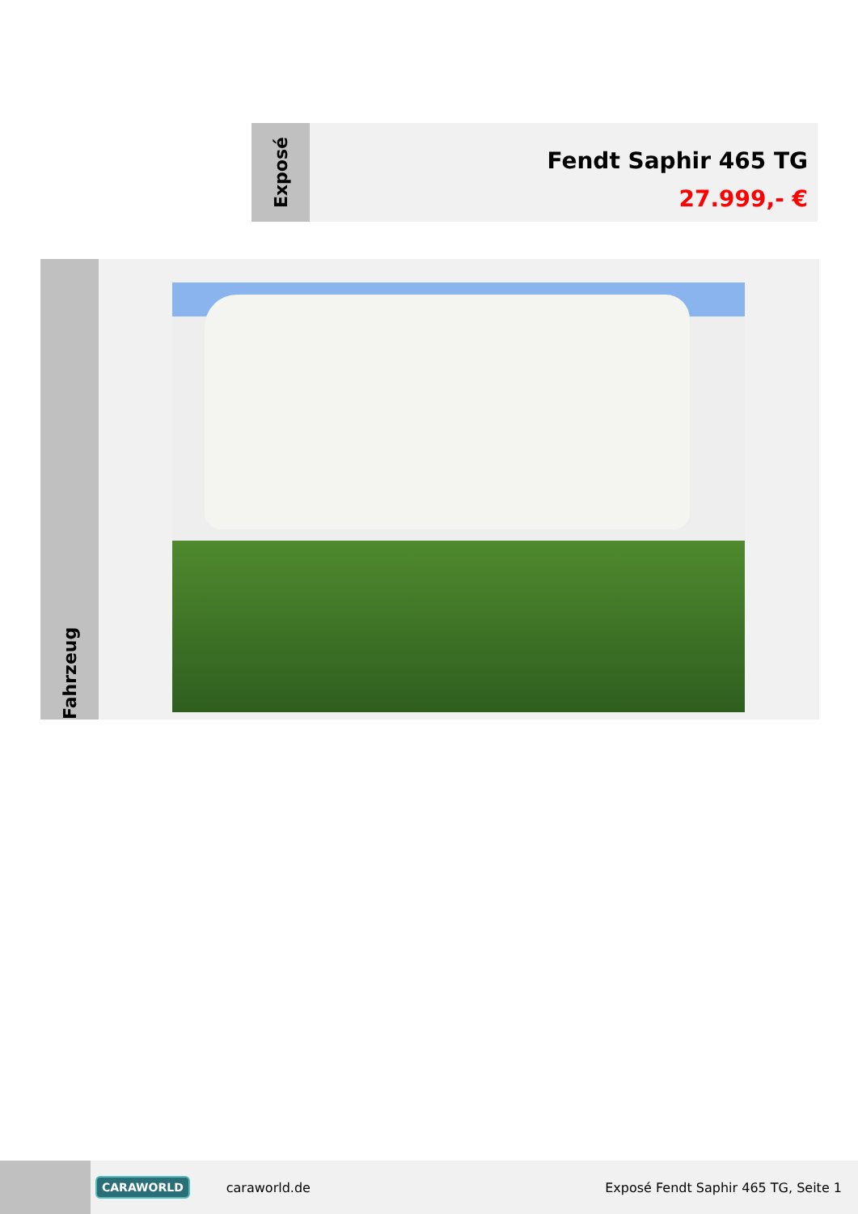Exposé
Fendt Saphir 465 TG
27.999,- €
Fahrzeug
CARAWORLD caraworld.de Exposé Fendt Saphir 465 TG, Seite 1